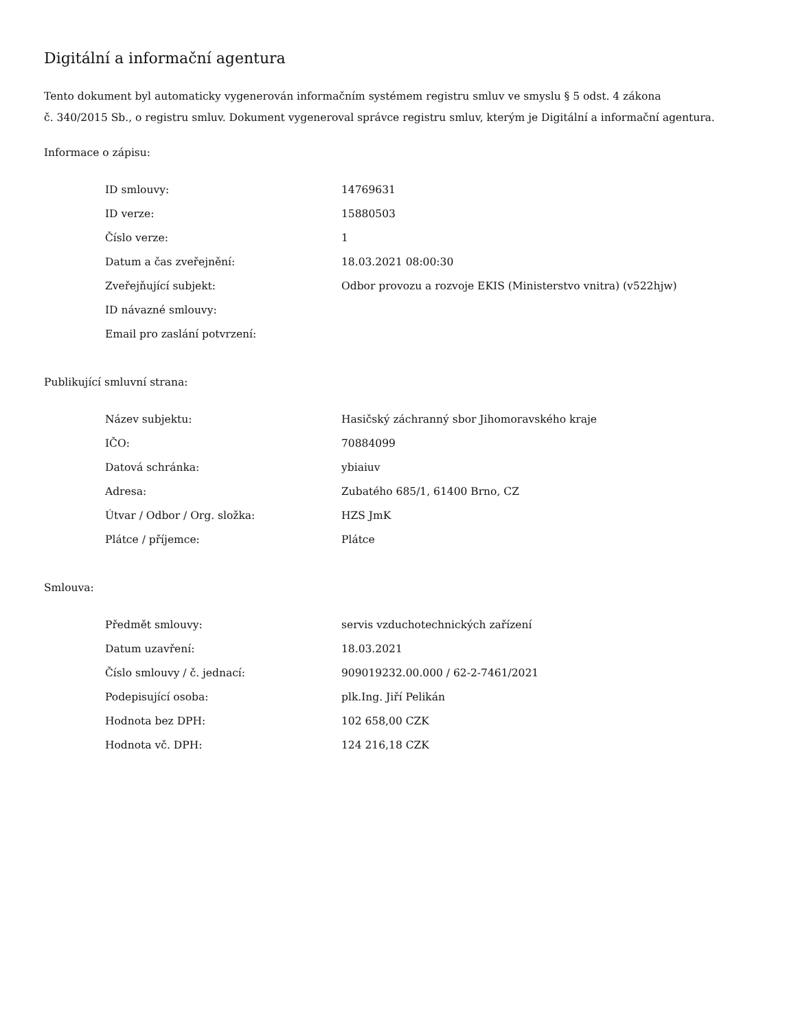Digitální a informační agentura
Tento dokument byl automaticky vygenerován informačním systémem registru smluv ve smyslu § 5 odst. 4 zákona
č. 340/2015 Sb., o registru smluv. Dokument vygeneroval správce registru smluv, kterým je Digitální a informační agentura.
Informace o zápisu:
| ID smlouvy: | 14769631 |
| ID verze: | 15880503 |
| Číslo verze: | 1 |
| Datum a čas zveřejnění: | 18.03.2021 08:00:30 |
| Zveřejňující subjekt: | Odbor provozu a rozvoje EKIS (Ministerstvo vnitra) (v522hjw) |
| ID návazné smlouvy: | |
| Email pro zaslání potvrzení: | |
Publikující smluvní strana:
| Název subjektu: | Hasičský záchranný sbor Jihomoravského kraje |
| IČO: | 70884099 |
| Datová schránka: | ybiaiuv |
| Adresa: | Zubatého 685/1, 61400 Brno, CZ |
| Útvar / Odbor / Org. složka: | HZS JmK |
| Plátce / příjemce: | Plátce |
Smlouva:
| Předmět smlouvy: | servis vzduchotechnických zařízení |
| Datum uzavření: | 18.03.2021 |
| Číslo smlouvy / č. jednací: | 909019232.00.000 / 62-2-7461/2021 |
| Podepisující osoba: | plk.Ing. Jiří Pelikán |
| Hodnota bez DPH: | 102 658,00 CZK |
| Hodnota vč. DPH: | 124 216,18 CZK |